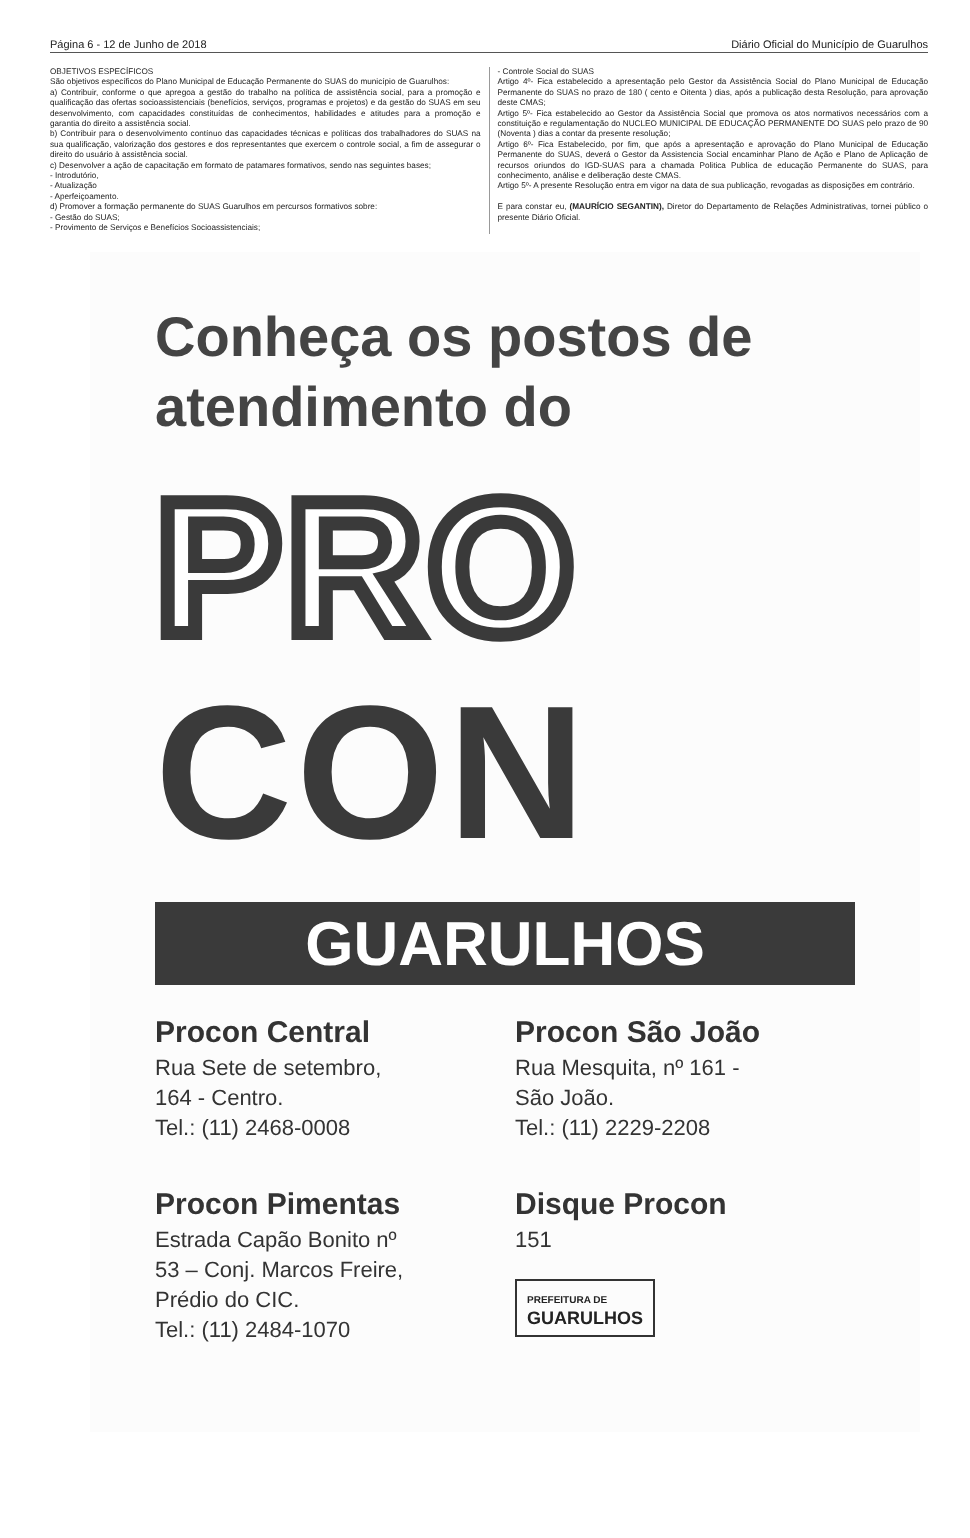Página 6 - 12 de Junho de 2018 Diário Oficial do Município de Guarulhos
OBJETIVOS ESPECÍFICOS
São objetivos específicos do Plano Municipal de Educação Permanente do SUAS do município de Guarulhos:
a) Contribuir, conforme o que apregoa a gestão do trabalho na política de assistência social, para a promoção e qualificação das ofertas socioassistenciais (benefícios, serviços, programas e projetos) e da gestão do SUAS em seu desenvolvimento, com capacidades constituídas de conhecimentos, habilidades e atitudes para a promoção e garantia do direito a assistência social.
b) Contribuir para o desenvolvimento contínuo das capacidades técnicas e políticas dos trabalhadores do SUAS na sua qualificação, valorização dos gestores e dos representantes que exercem o controle social, a fim de assegurar o direito do usuário à assistência social.
c) Desenvolver a ação de capacitação em formato de patamares formativos, sendo nas seguintes bases;
- Introdutório,
- Atualização
- Aperfeiçoamento.
d) Promover a formação permanente do SUAS Guarulhos em percursos formativos sobre:
- Gestão do SUAS;
- Provimento de Serviços e Benefícios Socioassistenciais;
- Controle Social do SUAS
Artigo 4º- Fica estabelecido a apresentação pelo Gestor da Assistência Social do Plano Municipal de Educação Permanente do SUAS no prazo de 180 ( cento e Oitenta ) dias, após a publicação desta Resolução, para aprovação deste CMAS;
Artigo 5º- Fica estabelecido ao Gestor da Assistência Social que promova os atos normativos necessários com a constituição e regulamentação do NUCLEO MUNICIPAL DE EDUCAÇÃO PERMANENTE DO SUAS pelo prazo de 90 (Noventa ) dias a contar da presente resolução;
Artigo 6º- Fica Estabelecido, por fim, que após a apresentação e aprovação do Plano Municipal de Educação Permanente do SUAS, deverá o Gestor da Assistencia Social encaminhar Plano de Ação e Plano de Aplicação de recursos oriundos do IGD-SUAS para a chamada Politica Publica de educação Permanente do SUAS, para conhecimento, análise e deliberação deste CMAS.
Artigo 5º- A presente Resolução entra em vigor na data de sua publicação, revogadas as disposições em contrário.
E para constar eu, (MAURÍCIO SEGANTIN), Diretor do Departamento de Relações Administrativas, tornei público o presente Diário Oficial.
Conheça os postos de atendimento do
PRO
CON
GUARULHOS
Procon Central
Rua Sete de setembro,
164 - Centro.
Tel.: (11) 2468-0008
Procon São João
Rua Mesquita, nº 161 -
São João.
Tel.: (11) 2229-2208
Procon Pimentas
Estrada Capão Bonito nº
53 – Conj. Marcos Freire,
Prédio do CIC.
Tel.: (11) 2484-1070
Disque Procon
151
PREFEITURA DE
GUARULHOS